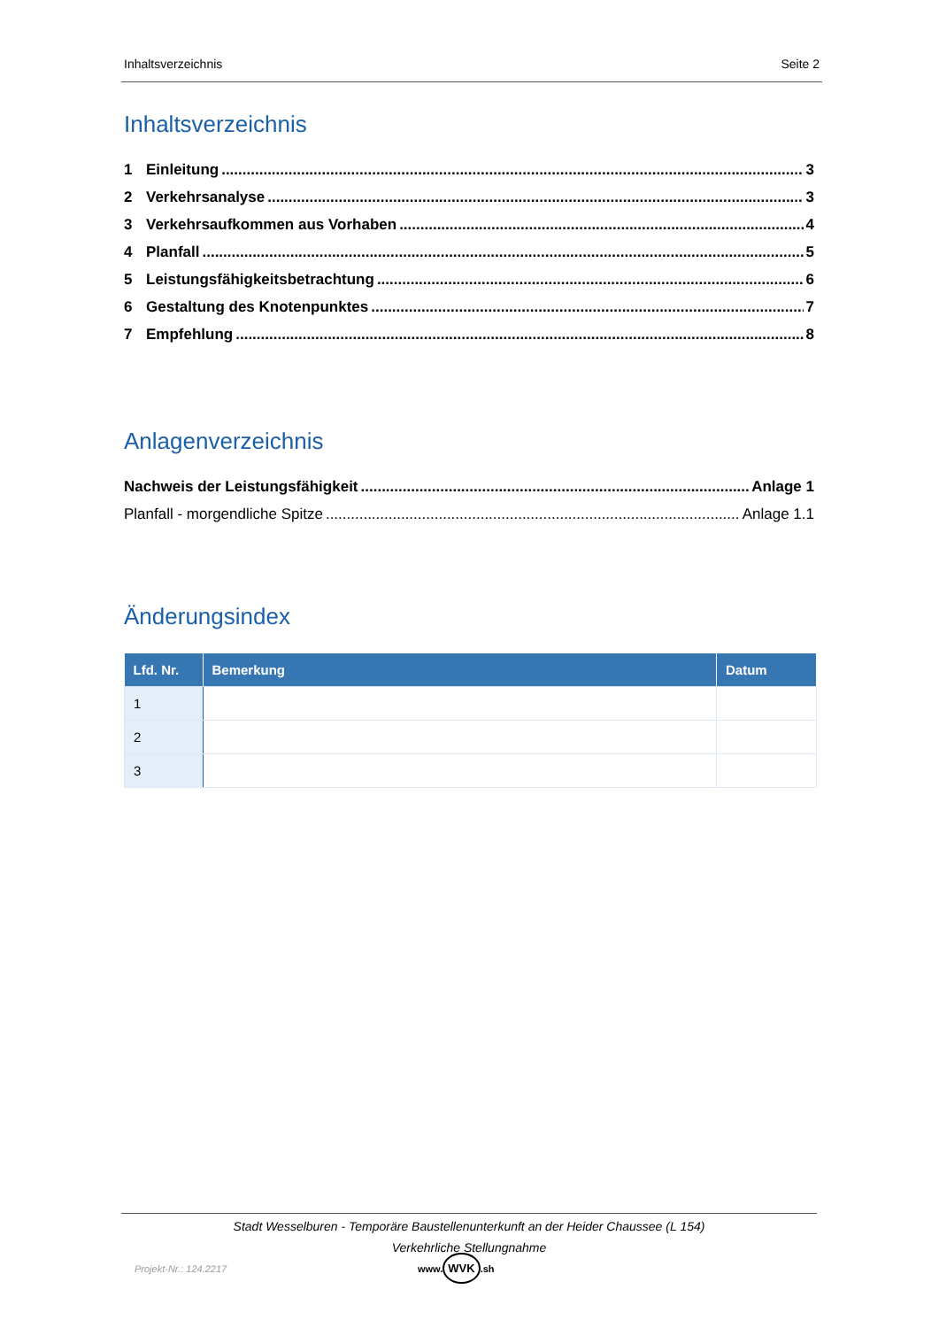Inhaltsverzeichnis Seite 2
Inhaltsverzeichnis
1 Einleitung 3
2 Verkehrsanalyse 3
3 Verkehrsaufkommen aus Vorhaben 4
4 Planfall 5
5 Leistungsfähigkeitsbetrachtung 6
6 Gestaltung des Knotenpunktes 7
7 Empfehlung 8
Anlagenverzeichnis
Nachweis der Leistungsfähigkeit Anlage 1
Planfall - morgendliche Spitze Anlage 1.1
Änderungsindex
| Lfd. Nr. | Bemerkung | Datum |
| --- | --- | --- |
| 1 | | |
| 2 | | |
| 3 | | |
Stadt Wesselburen - Temporäre Baustellenunterkunft an der Heider Chaussee (L 154)
Verkehrliche Stellungnahme
Projekt-Nr.: 124.2217 www. WVK.sh